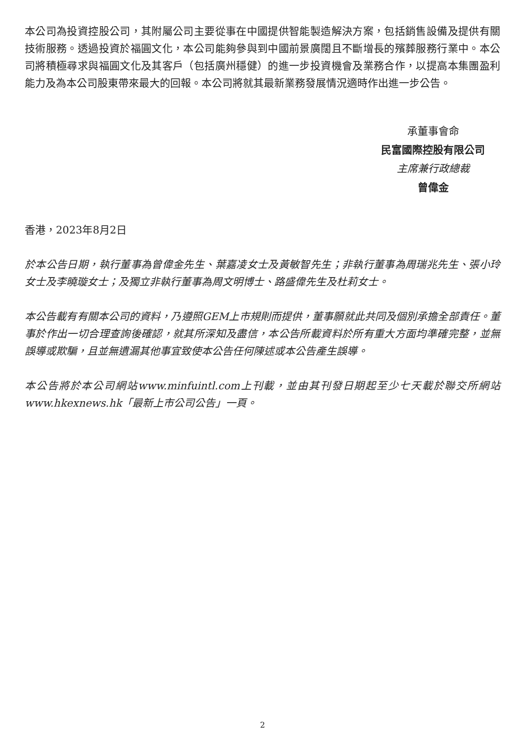本公司為投資控股公司，其附屬公司主要從事在中國提供智能製造解決方案，包括銷售設備及提供有關技術服務。透過投資於福圓文化，本公司能夠參與到中國前景廣闊且不斷增長的殯葬服務行業中。本公司將積極尋求與福圓文化及其客戶（包括廣州穩健）的進一步投資機會及業務合作，以提高本集團盈利能力及為本公司股東帶來最大的回報。本公司將就其最新業務發展情況適時作出進一步公告。
承董事會命
民富國際控股有限公司
主席兼行政總裁
曾偉金
香港，2023年8月2日
於本公告日期，執行董事為曾偉金先生、葉嘉凌女士及黃敏智先生；非執行董事為周瑞兆先生、張小玲女士及李曉璇女士；及獨立非執行董事為周文明博士、路盛偉先生及杜莉女士。
本公告載有有關本公司的資料，乃遵照GEM上市規則而提供，董事願就此共同及個別承擔全部責任。董事於作出一切合理查詢後確認，就其所深知及盡信，本公告所載資料於所有重大方面均準確完整，並無誤導或欺騙，且並無遺漏其他事宜致使本公告任何陳述或本公告產生誤導。
本公告將於本公司網站www.minfuintl.com上刊載，並由其刊發日期起至少七天載於聯交所網站www.hkexnews.hk「最新上市公司公告」一頁。
2